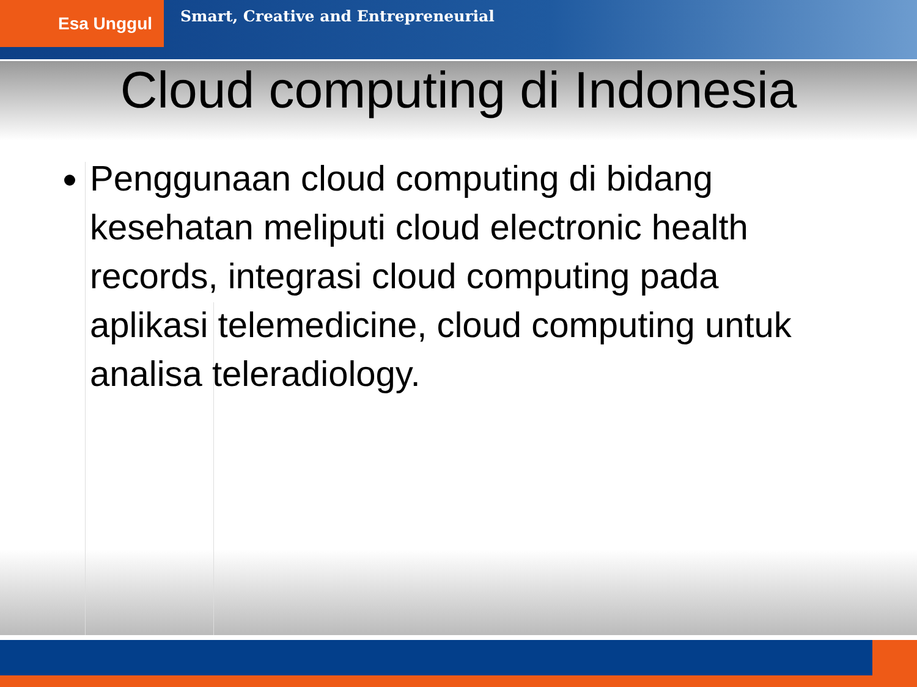Esa Unggul
Smart, Creative and Entrepreneurial
Cloud computing di Indonesia
Penggunaan cloud computing di bidang kesehatan meliputi cloud electronic health records, integrasi cloud computing pada aplikasi telemedicine, cloud computing untuk analisa teleradiology.